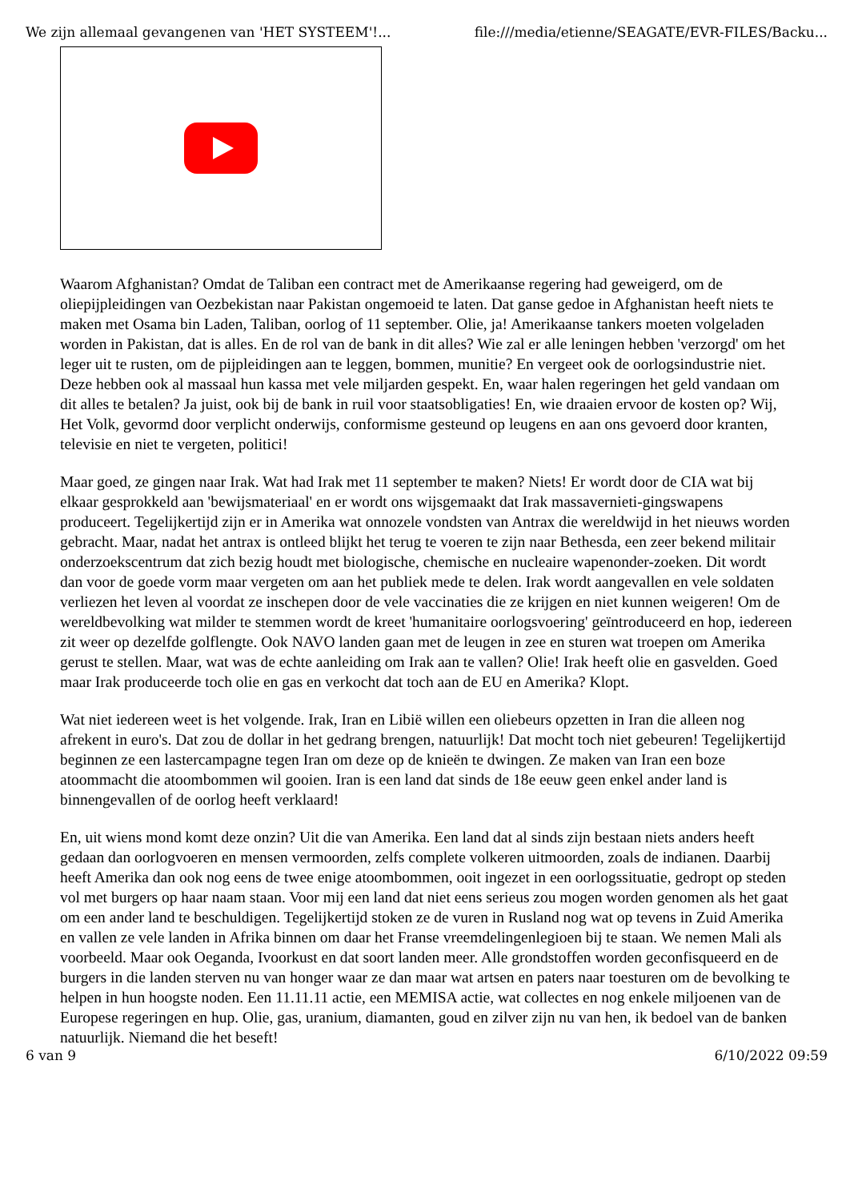We zijn allemaal gevangenen van 'HET SYSTEEM'!... file:///media/etienne/SEAGATE/EVR-FILES/Backu...
Waarom Afghanistan? Omdat de Taliban een contract met de Amerikaanse regering had geweigerd, om de oliepijpleidingen van Oezbekistan naar Pakistan ongemoeid te laten. Dat ganse gedoe in Afghanistan heeft niets te maken met Osama bin Laden, Taliban, oorlog of 11 september. Olie, ja! Amerikaanse tankers moeten volgeladen worden in Pakistan, dat is alles. En de rol van de bank in dit alles? Wie zal er alle leningen hebben 'verzorgd' om het leger uit te rusten, om de pijpleidingen aan te leggen, bommen, munitie? En vergeet ook de oorlogsindustrie niet. Deze hebben ook al massaal hun kassa met vele miljarden gespekt. En, waar halen regeringen het geld vandaan om dit alles te betalen? Ja juist, ook bij de bank in ruil voor staatsobligaties! En, wie draaien ervoor de kosten op? Wij, Het Volk, gevormd door verplicht onderwijs, conformisme gesteund op leugens en aan ons gevoerd door kranten, televisie en niet te vergeten, politici!
Maar goed, ze gingen naar Irak. Wat had Irak met 11 september te maken? Niets! Er wordt door de CIA wat bij elkaar gesprokkeld aan 'bewijsmateriaal' en er wordt ons wijsgemaakt dat Irak massavernieti-gingswapens produceert. Tegelijkertijd zijn er in Amerika wat onnozele vondsten van Antrax die wereldwijd in het nieuws worden gebracht. Maar, nadat het antrax is ontleed blijkt het terug te voeren te zijn naar Bethesda, een zeer bekend militair onderzoekscentrum dat zich bezig houdt met biologische, chemische en nucleaire wapenonder-zoeken. Dit wordt dan voor de goede vorm maar vergeten om aan het publiek mede te delen. Irak wordt aangevallen en vele soldaten verliezen het leven al voordat ze inschepen door de vele vaccinaties die ze krijgen en niet kunnen weigeren! Om de wereldbevolking wat milder te stemmen wordt de kreet 'humanitaire oorlogsvoering' geïntroduceerd en hop, iedereen zit weer op dezelfde golflengte. Ook NAVO landen gaan met de leugen in zee en sturen wat troepen om Amerika gerust te stellen. Maar, wat was de echte aanleiding om Irak aan te vallen? Olie! Irak heeft olie en gasvelden. Goed maar Irak produceerde toch olie en gas en verkocht dat toch aan de EU en Amerika? Klopt.
Wat niet iedereen weet is het volgende. Irak, Iran en Libië willen een oliebeurs opzetten in Iran die alleen nog afrekent in euro's. Dat zou de dollar in het gedrang brengen, natuurlijk! Dat mocht toch niet gebeuren! Tegelijkertijd beginnen ze een lastercampagne tegen Iran om deze op de knieën te dwingen. Ze maken van Iran een boze atoommacht die atoombommen wil gooien. Iran is een land dat sinds de 18e eeuw geen enkel ander land is binnengevallen of de oorlog heeft verklaard!
En, uit wiens mond komt deze onzin? Uit die van Amerika. Een land dat al sinds zijn bestaan niets anders heeft gedaan dan oorlogvoeren en mensen vermoorden, zelfs complete volkeren uitmoorden, zoals de indianen. Daarbij heeft Amerika dan ook nog eens de twee enige atoombommen, ooit ingezet in een oorlogssituatie, gedropt op steden vol met burgers op haar naam staan. Voor mij een land dat niet eens serieus zou mogen worden genomen als het gaat om een ander land te beschuldigen. Tegelijkertijd stoken ze de vuren in Rusland nog wat op tevens in Zuid Amerika en vallen ze vele landen in Afrika binnen om daar het Franse vreemdelingenlegioen bij te staan. We nemen Mali als voorbeeld. Maar ook Oeganda, Ivoorkust en dat soort landen meer. Alle grondstoffen worden geconfisqueerd en de burgers in die landen sterven nu van honger waar ze dan maar wat artsen en paters naar toesturen om de bevolking te helpen in hun hoogste noden. Een 11.11.11 actie, een MEMISA actie, wat collectes en nog enkele miljoenen van de Europese regeringen en hup. Olie, gas, uranium, diamanten, goud en zilver zijn nu van hen, ik bedoel van de banken natuurlijk. Niemand die het beseft!
6 van 9 6/10/2022 09:59